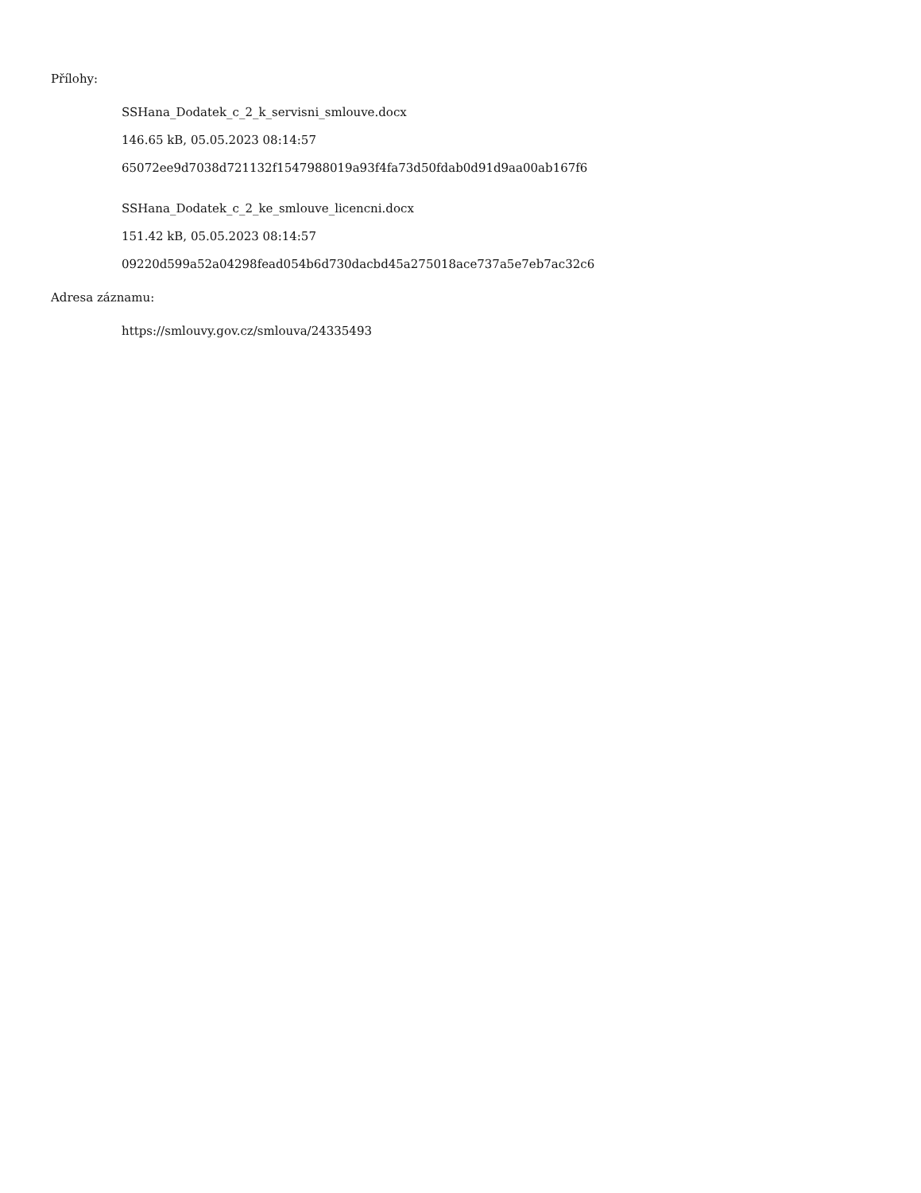Přílohy:
SSHana_Dodatek_c_2_k_servisni_smlouve.docx
146.65 kB, 05.05.2023 08:14:57
65072ee9d7038d721132f1547988019a93f4fa73d50fdab0d91d9aa00ab167f6
SSHana_Dodatek_c_2_ke_smlouve_licencni.docx
151.42 kB, 05.05.2023 08:14:57
09220d599a52a04298fead054b6d730dacbd45a275018ace737a5e7eb7ac32c6
Adresa záznamu:
https://smlouvy.gov.cz/smlouva/24335493